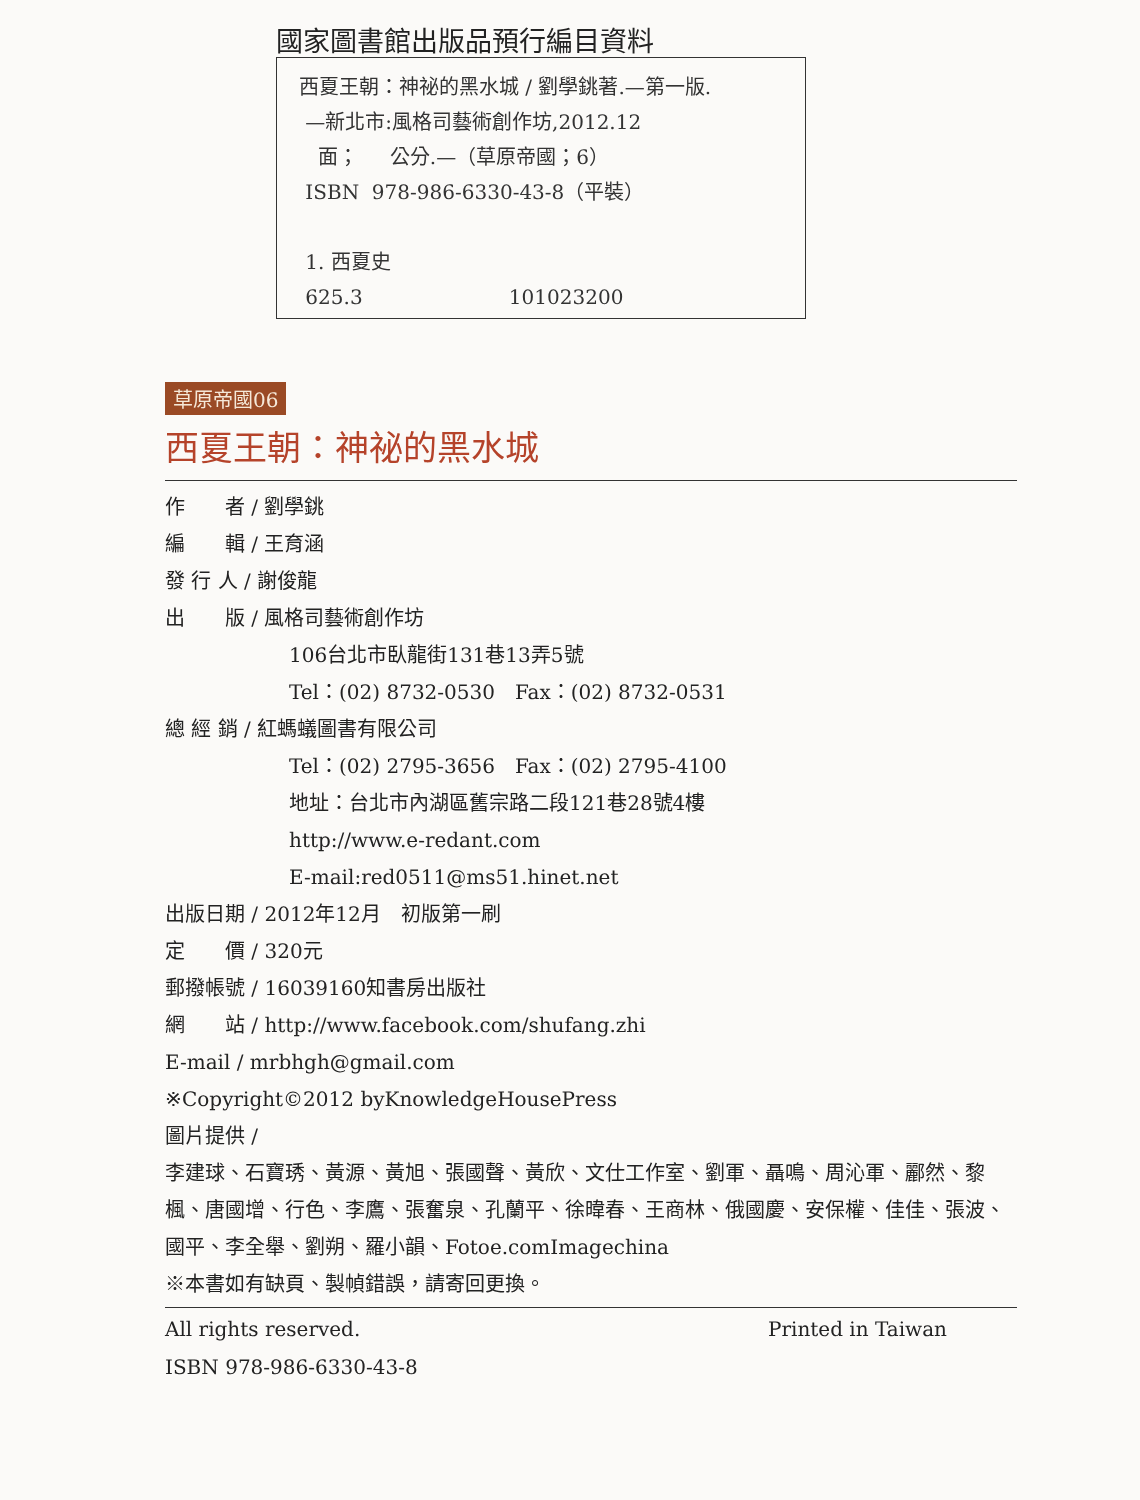國家圖書館出版品預行編目資料
西夏王朝：神祕的黑水城 / 劉學銚著.—第一版.
—新北市:風格司藝術創作坊,2012.12
面； 公分.—（草原帝國；6）
ISBN 978-986-6330-43-8（平裝）
1. 西夏史
625.3 101023200
草原帝國06
西夏王朝：神祕的黑水城
作　　者 / 劉學銚
編　　輯 / 王育涵
發 行 人 / 謝俊龍
出　　版 / 風格司藝術創作坊
106台北市臥龍街131巷13弄5號
Tel：(02) 8732-0530　Fax：(02) 8732-0531
總 經 銷 / 紅螞蟻圖書有限公司
Tel：(02) 2795-3656　Fax：(02) 2795-4100
地址：台北市內湖區舊宗路二段121巷28號4樓
http://www.e-redant.com
E-mail:red0511@ms51.hinet.net
出版日期 / 2012年12月　初版第一刷
定　　價 / 320元
郵撥帳號 / 16039160知書房出版社
網　　站 / http://www.facebook.com/shufang.zhi
E-mail / mrbhgh@gmail.com
※Copyright©2012 byKnowledgeHousePress
圖片提供 /
李建球、石寶琇、黃源、黃旭、張國聲、黃欣、文仕工作室、劉軍、聶鳴、周沁軍、酈然、黎楓、唐國增、行色、李鷹、張奮泉、孔蘭平、徐暐春、王商林、俄國慶、安保權、佳佳、張波、國平、李全舉、劉朔、羅小韻、Fotoe.comImagechina
※本書如有缺頁、製幀錯誤，請寄回更換。
All rights reserved. Printed in Taiwan
ISBN 978-986-6330-43-8